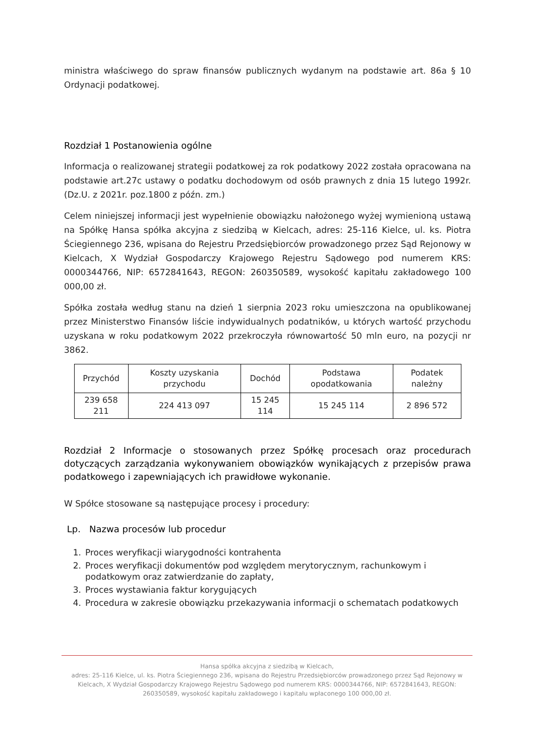ministra właściwego do spraw finansów publicznych wydanym na podstawie art. 86a § 10 Ordynacji podatkowej.
Rozdział 1 Postanowienia ogólne
Informacja o realizowanej strategii podatkowej za rok podatkowy 2022 została opracowana na podstawie art.27c ustawy o podatku dochodowym od osób prawnych z dnia 15 lutego 1992r. (Dz.U. z 2021r. poz.1800 z późn. zm.)
Celem niniejszej informacji jest wypełnienie obowiązku nałożonego wyżej wymienioną ustawą na Spółkę Hansa spółka akcyjna z siedzibą w Kielcach, adres: 25-116 Kielce, ul. ks. Piotra Ściegiennego 236, wpisana do Rejestru Przedsiębiorców prowadzonego przez Sąd Rejonowy w Kielcach, X Wydział Gospodarczy Krajowego Rejestru Sądowego pod numerem KRS: 0000344766, NIP: 6572841643, REGON: 260350589, wysokość kapitału zakładowego 100 000,00 zł.
Spółka została według stanu na dzień 1 sierpnia 2023 roku umieszczona na opublikowanej przez Ministerstwo Finansów liście indywidualnych podatników, u których wartość przychodu uzyskana w roku podatkowym 2022 przekroczyła równowartość 50 mln euro, na pozycji nr 3862.
| Przychód | Koszty uzyskania przychodu | Dochód | Podstawa opodatkowania | Podatek należny |
| 239 658 211 | 224 413 097 | 15 245 114 | 15 245 114 | 2 896 572 |
Rozdział 2 Informacje o stosowanych przez Spółkę procesach oraz procedurach dotyczących zarządzania wykonywaniem obowiązków wynikających z przepisów prawa podatkowego i zapewniających ich prawidłowe wykonanie.
W Spółce stosowane są następujące procesy i procedury:
Lp. Nazwa procesów lub procedur
| 1. | Proces weryfikacji wiarygodności kontrahenta |
| 2. | Proces weryfikacji dokumentów pod względem merytorycznym, rachunkowym i podatkowym oraz zatwierdzanie do zapłaty, |
| 3. | Proces wystawiania faktur korygujących |
| 4. | Procedura w zakresie obowiązku przekazywania informacji o schematach podatkowych |
Hansa spółka akcyjna z siedzibą w Kielcach,
adres: 25-116 Kielce, ul. ks. Piotra Ściegiennego 236, wpisana do Rejestru Przedsiębiorców prowadzonego przez Sąd Rejonowy w Kielcach, X Wydział Gospodarczy Krajowego Rejestru Sądowego pod numerem KRS: 0000344766, NIP: 6572841643, REGON: 260350589, wysokość kapitału zakładowego i kapitału wpłaconego 100 000,00 zł.